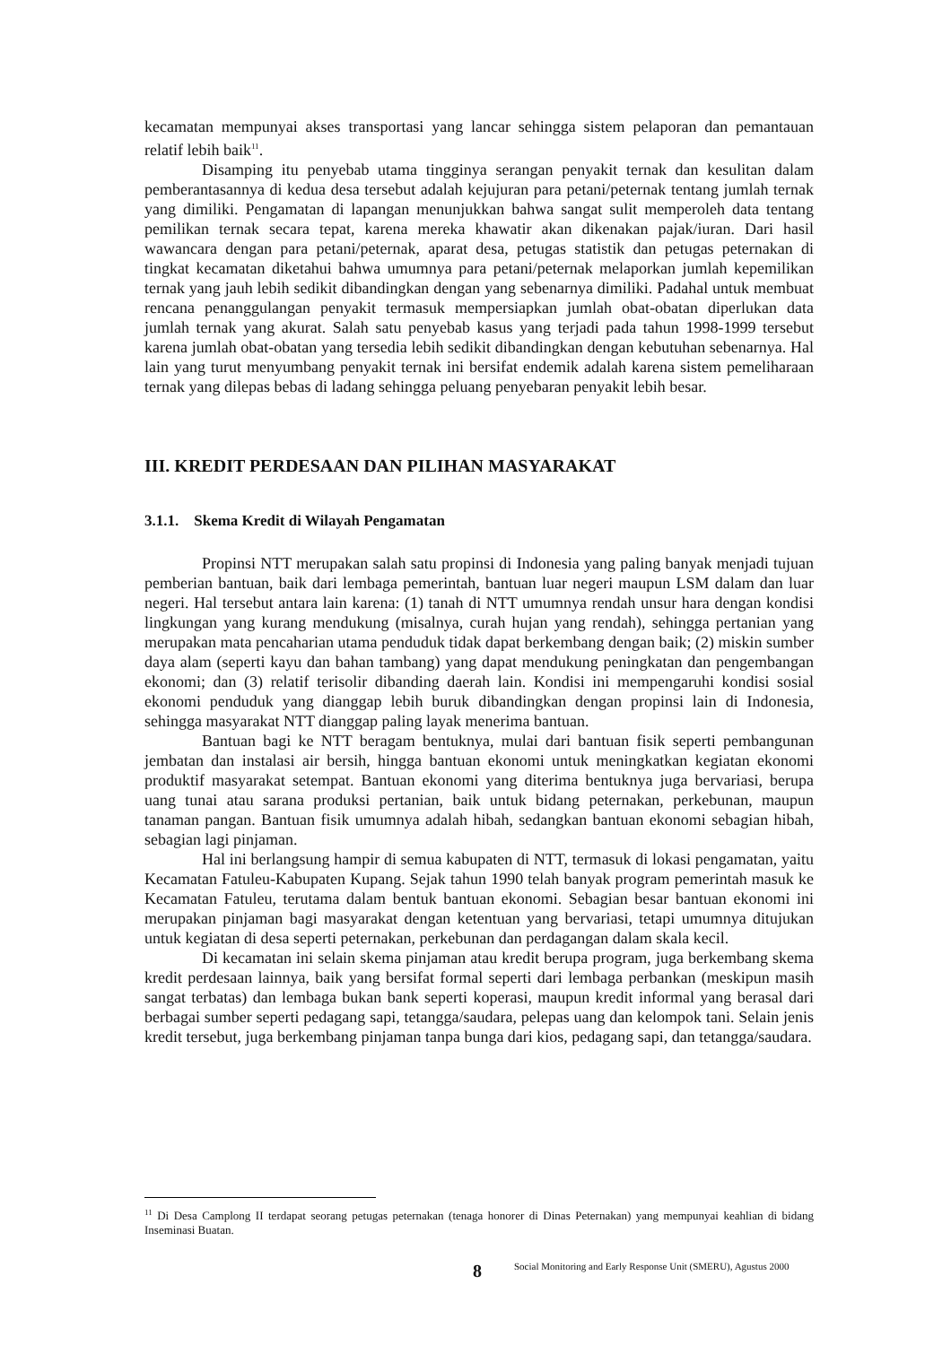kecamatan mempunyai akses transportasi yang lancar sehingga sistem pelaporan dan pemantauan relatif lebih baik<sup>11</sup>.
Disamping itu penyebab utama tingginya serangan penyakit ternak dan kesulitan dalam pemberantasannya di kedua desa tersebut adalah kejujuran para petani/peternak tentang jumlah ternak yang dimiliki. Pengamatan di lapangan menunjukkan bahwa sangat sulit memperoleh data tentang pemilikan ternak secara tepat, karena mereka khawatir akan dikenakan pajak/iuran. Dari hasil wawancara dengan para petani/peternak, aparat desa, petugas statistik dan petugas peternakan di tingkat kecamatan diketahui bahwa umumnya para petani/peternak melaporkan jumlah kepemilikan ternak yang jauh lebih sedikit dibandingkan dengan yang sebenarnya dimiliki. Padahal untuk membuat rencana penanggulangan penyakit termasuk mempersiapkan jumlah obat-obatan diperlukan data jumlah ternak yang akurat. Salah satu penyebab kasus yang terjadi pada tahun 1998-1999 tersebut karena jumlah obat-obatan yang tersedia lebih sedikit dibandingkan dengan kebutuhan sebenarnya. Hal lain yang turut menyumbang penyakit ternak ini bersifat endemik adalah karena sistem pemeliharaan ternak yang dilepas bebas di ladang sehingga peluang penyebaran penyakit lebih besar.
III. KREDIT PERDESAAN DAN PILIHAN MASYARAKAT
3.1.1. Skema Kredit di Wilayah Pengamatan
Propinsi NTT merupakan salah satu propinsi di Indonesia yang paling banyak menjadi tujuan pemberian bantuan, baik dari lembaga pemerintah, bantuan luar negeri maupun LSM dalam dan luar negeri. Hal tersebut antara lain karena: (1) tanah di NTT umumnya rendah unsur hara dengan kondisi lingkungan yang kurang mendukung (misalnya, curah hujan yang rendah), sehingga pertanian yang merupakan mata pencaharian utama penduduk tidak dapat berkembang dengan baik; (2) miskin sumber daya alam (seperti kayu dan bahan tambang) yang dapat mendukung peningkatan dan pengembangan ekonomi; dan (3) relatif terisolir dibanding daerah lain. Kondisi ini mempengaruhi kondisi sosial ekonomi penduduk yang dianggap lebih buruk dibandingkan dengan propinsi lain di Indonesia, sehingga masyarakat NTT dianggap paling layak menerima bantuan.
Bantuan bagi ke NTT beragam bentuknya, mulai dari bantuan fisik seperti pembangunan jembatan dan instalasi air bersih, hingga bantuan ekonomi untuk meningkatkan kegiatan ekonomi produktif masyarakat setempat. Bantuan ekonomi yang diterima bentuknya juga bervariasi, berupa uang tunai atau sarana produksi pertanian, baik untuk bidang peternakan, perkebunan, maupun tanaman pangan. Bantuan fisik umumnya adalah hibah, sedangkan bantuan ekonomi sebagian hibah, sebagian lagi pinjaman.
Hal ini berlangsung hampir di semua kabupaten di NTT, termasuk di lokasi pengamatan, yaitu Kecamatan Fatuleu-Kabupaten Kupang. Sejak tahun 1990 telah banyak program pemerintah masuk ke Kecamatan Fatuleu, terutama dalam bentuk bantuan ekonomi. Sebagian besar bantuan ekonomi ini merupakan pinjaman bagi masyarakat dengan ketentuan yang bervariasi, tetapi umumnya ditujukan untuk kegiatan di desa seperti peternakan, perkebunan dan perdagangan dalam skala kecil.
Di kecamatan ini selain skema pinjaman atau kredit berupa program, juga berkembang skema kredit perdesaan lainnya, baik yang bersifat formal seperti dari lembaga perbankan (meskipun masih sangat terbatas) dan lembaga bukan bank seperti koperasi, maupun kredit informal yang berasal dari berbagai sumber seperti pedagang sapi, tetangga/saudara, pelepas uang dan kelompok tani. Selain jenis kredit tersebut, juga berkembang pinjaman tanpa bunga dari kios, pedagang sapi, dan tetangga/saudara.
<sup>11</sup> Di Desa Camplong II terdapat seorang petugas peternakan (tenaga honorer di Dinas Peternakan) yang mempunyai keahlian di bidang Inseminasi Buatan.
8 Social Monitoring and Early Response Unit (SMERU), Agustus 2000